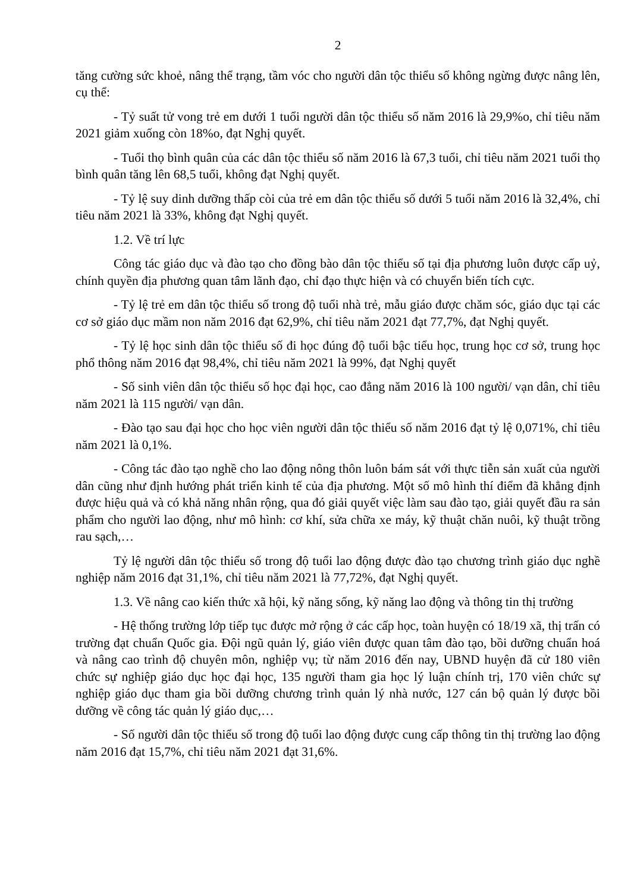2
tăng cường sức khoẻ, nâng thể trạng, tầm vóc cho người dân tộc thiểu số không ngừng được nâng lên, cụ thể:
- Tỷ suất tử vong trẻ em dưới 1 tuổi người dân tộc thiểu số năm 2016 là 29,9%o, chỉ tiêu năm 2021 giảm xuống còn 18%o, đạt Nghị quyết.
- Tuổi thọ bình quân của các dân tộc thiểu số năm 2016 là 67,3 tuổi, chỉ tiêu năm 2021 tuổi thọ bình quân tăng lên 68,5 tuổi, không đạt Nghị quyết.
- Tỷ lệ suy dinh dưỡng thấp còi của trẻ em dân tộc thiểu số dưới 5 tuổi năm 2016 là 32,4%, chỉ tiêu năm 2021 là 33%, không đạt Nghị quyết.
1.2. Về trí lực
Công tác giáo dục và đào tạo cho đồng bào dân tộc thiểu số tại địa phương luôn được cấp uỷ, chính quyền địa phương quan tâm lãnh đạo, chỉ đạo thực hiện và có chuyển biến tích cực.
- Tỷ lệ trẻ em dân tộc thiểu số trong độ tuổi nhà trẻ, mẫu giáo được chăm sóc, giáo dục tại các cơ sở giáo dục mầm non năm 2016 đạt 62,9%, chỉ tiêu năm 2021 đạt 77,7%, đạt Nghị quyết.
- Tỷ lệ học sinh dân tộc thiểu số đi học đúng độ tuổi bậc tiểu học, trung học cơ sở, trung học phổ thông năm 2016 đạt 98,4%, chỉ tiêu năm 2021 là 99%, đạt Nghị quyết
- Số sinh viên dân tộc thiểu số học đại học, cao đẳng năm 2016 là 100 người/ vạn dân, chỉ tiêu năm 2021 là 115 người/ vạn dân.
- Đào tạo sau đại học cho học viên người dân tộc thiểu số năm 2016 đạt tỷ lệ 0,071%, chỉ tiêu năm 2021 là 0,1%.
- Công tác đào tạo nghề cho lao động nông thôn luôn bám sát với thực tiễn sản xuất của người dân cũng như định hướng phát triển kinh tế của địa phương. Một số mô hình thí điểm đã khẳng định được hiệu quả và có khả năng nhân rộng, qua đó giải quyết việc làm sau đào tạo, giải quyết đầu ra sản phẩm cho người lao động, như mô hình: cơ khí, sửa chữa xe máy, kỹ thuật chăn nuôi, kỹ thuật trồng rau sạch,…
Tỷ lệ người dân tộc thiểu số trong độ tuổi lao động được đào tạo chương trình giáo dục nghề nghiệp năm 2016 đạt 31,1%, chỉ tiêu năm 2021 là 77,72%, đạt Nghị quyết.
1.3. Về nâng cao kiến thức xã hội, kỹ năng sống, kỹ năng lao động và thông tin thị trường
- Hệ thống trường lớp tiếp tục được mở rộng ở các cấp học, toàn huyện có 18/19 xã, thị trấn có trường đạt chuẩn Quốc gia. Đội ngũ quản lý, giáo viên được quan tâm đào tạo, bồi dưỡng chuẩn hoá và nâng cao trình độ chuyên môn, nghiệp vụ; từ năm 2016 đến nay, UBND huyện đã cử 180 viên chức sự nghiệp giáo dục học đại học, 135 người tham gia học lý luận chính trị, 170 viên chức sự nghiệp giáo dục tham gia bồi dưỡng chương trình quản lý nhà nước, 127 cán bộ quản lý được bồi dưỡng về công tác quản lý giáo dục,…
- Số người dân tộc thiểu số trong độ tuổi lao động được cung cấp thông tin thị trường lao động năm 2016 đạt 15,7%, chỉ tiêu năm 2021 đạt 31,6%.